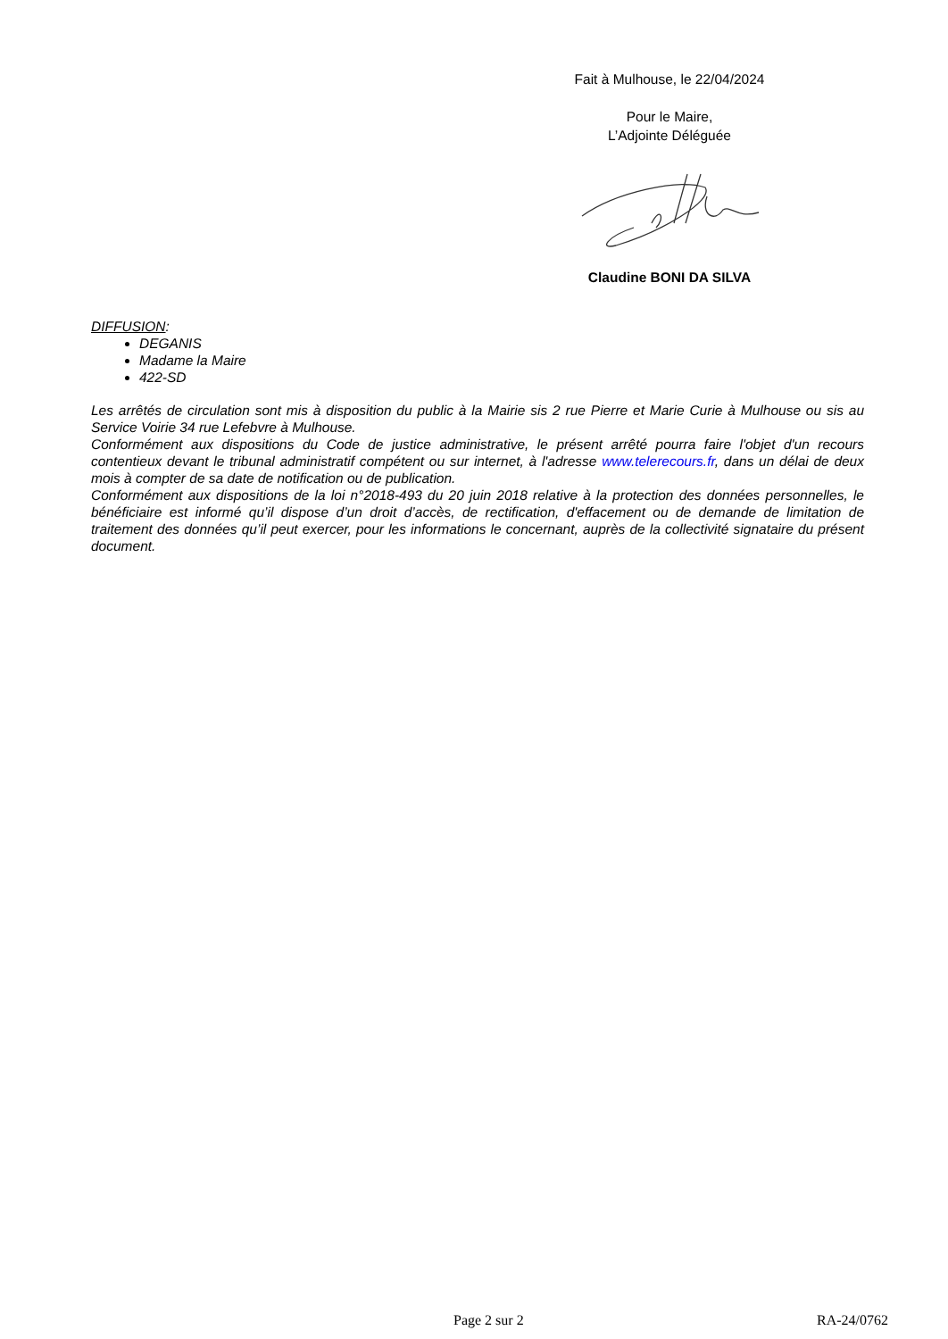Fait à Mulhouse, le 22/04/2024
Pour le Maire,
L’Adjointe Déléguée
Claudine BONI DA SILVA
DIFFUSION:
DEGANIS
Madame la Maire
422-SD
Les arrêtés de circulation sont mis à disposition du public à la Mairie sis 2 rue Pierre et Marie Curie à Mulhouse ou sis au Service Voirie 34 rue Lefebvre à Mulhouse.
Conformément aux dispositions du Code de justice administrative, le présent arrêté pourra faire l'objet d'un recours contentieux devant le tribunal administratif compétent ou sur internet, à l'adresse www.telerecours.fr, dans un délai de deux mois à compter de sa date de notification ou de publication.
Conformément aux dispositions de la loi n°2018-493 du 20 juin 2018 relative à la protection des données personnelles, le bénéficiaire est informé qu’il dispose d’un droit d’accès, de rectification, d'effacement ou de demande de limitation de traitement des données qu’il peut exercer, pour les informations le concernant, auprès de la collectivité signataire du présent document.
Page 2 sur 2 RA-24/0762